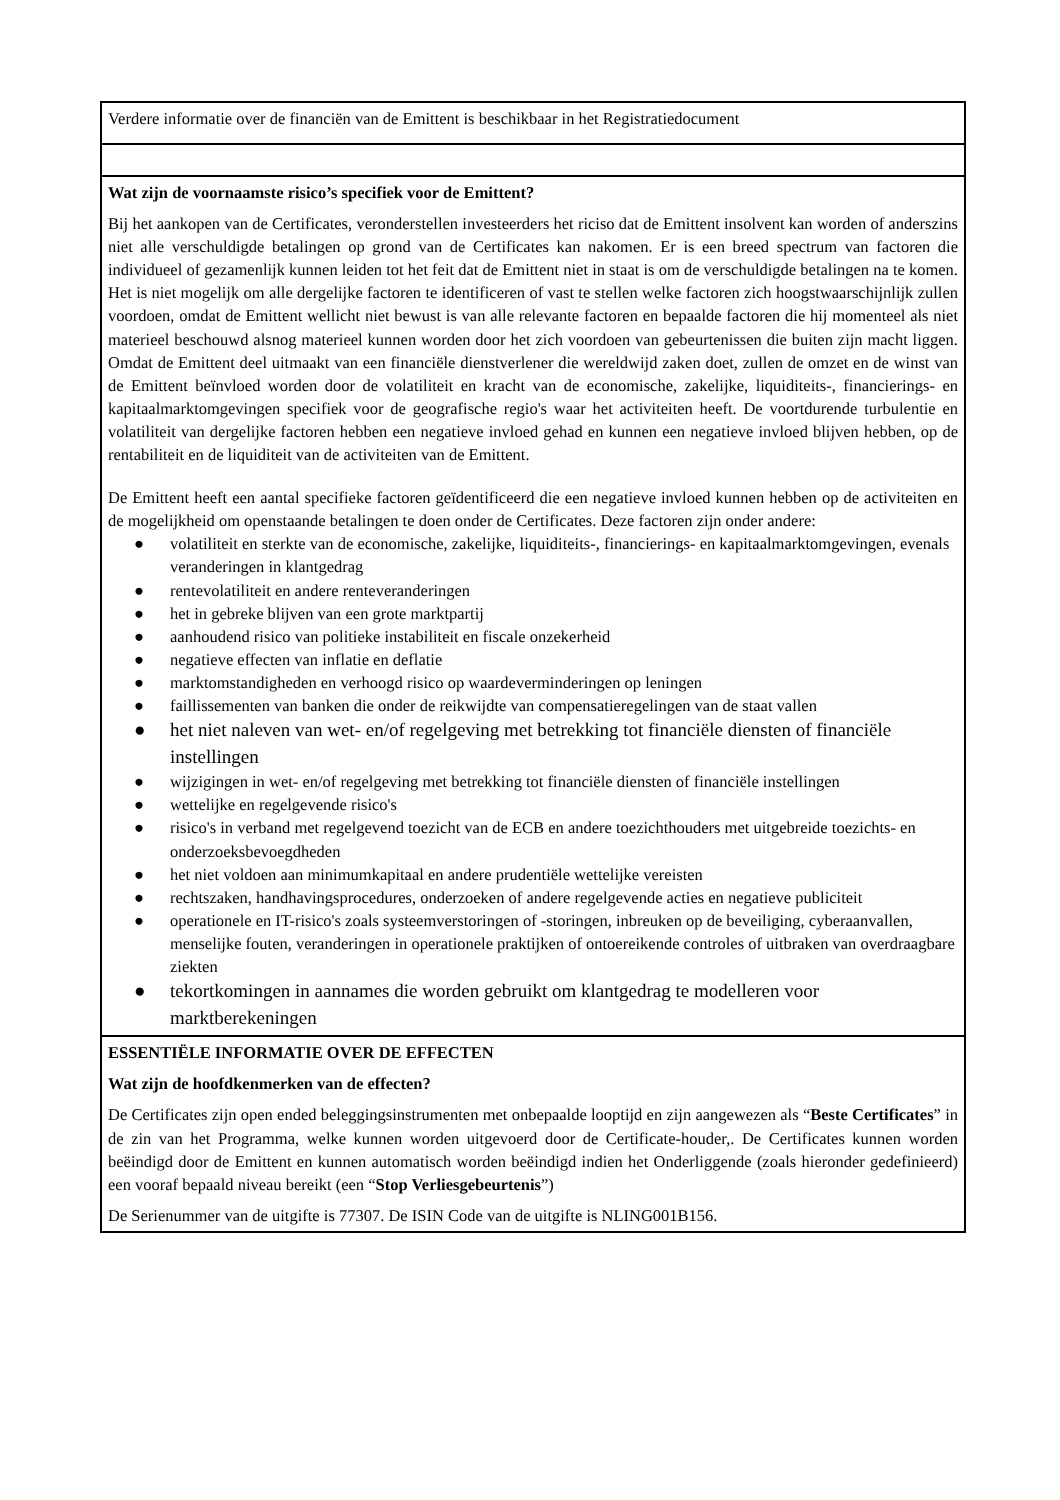| Verdere informatie over de financiën van de Emittent is beschikbaar in het Registratiedocument |
| Wat zijn de voornaamste risico’s specifiek voor de Emittent? Bij het aankopen van de Certificates, veronderstellen investeerders het riciso dat de Emittent insolvent kan worden of anderszins niet alle verschuldigde betalingen op grond van de Certificates kan nakomen. Er is een breed spectrum van factoren die individueel of gezamenlijk kunnen leiden tot het feit dat de Emittent niet in staat is om de verschuldigde betalingen na te komen. Het is niet mogelijk om alle dergelijke factoren te identificeren of vast te stellen welke factoren zich hoogstwaarschijnlijk zullen voordoen, omdat de Emittent wellicht niet bewust is van alle relevante factoren en bepaalde factoren die hij momenteel als niet materieel beschouwd alsnog materieel kunnen worden door het zich voordoen van gebeurtenissen die buiten zijn macht liggen. Omdat de Emittent deel uitmaakt van een financiële dienstverlener die wereldwijd zaken doet, zullen de omzet en de winst van de Emittent beïnvloed worden door de volatiliteit en kracht van de economische, zakelijke, liquiditeits-, financierings- en kapitaalmarktomgevingen specifiek voor de geografische regio's waar het activiteiten heeft. De voortdurende turbulentie en volatiliteit van dergelijke factoren hebben een negatieve invloed gehad en kunnen een negatieve invloed blijven hebben, op de rentabiliteit en de liquiditeit van de activiteiten van de Emittent. De Emittent heeft een aantal specifieke factoren geïdentificeerd die een negatieve invloed kunnen hebben op de activiteiten en de mogelijkheid om openstaande betalingen te doen onder de Certificates. Deze factoren zijn onder andere: ● volatiliteit en sterkte van de economische, zakelijke, liquiditeits-, financierings- en kapitaalmarktomgevingen, evenals veranderingen in klantgedrag ● rentevolatiliteit en andere renteveranderingen ● het in gebreke blijven van een grote marktpartij ● aanhoudend risico van politieke instabiliteit en fiscale onzekerheid ● negatieve effecten van inflatie en deflatie ● marktomstandigheden en verhoogd risico op waardeverminderingen op leningen ● faillissementen van banken die onder de reikwijdte van compensatieregelingen van de staat vallen ● het niet naleven van wet- en/of regelgeving met betrekking tot financiële diensten of financiële instellingen ● wijzigingen in wet- en/of regelgeving met betrekking tot financiële diensten of financiële instellingen ● wettelijke en regelgevende risico's ● risico's in verband met regelgevend toezicht van de ECB en andere toezichthouders met uitgebreide toezichts- en onderzoeksbevoegdheden ● het niet voldoen aan minimumkapitaal en andere prudentiële wettelijke vereisten ● rechtszaken, handhavingsprocedures, onderzoeken of andere regelgevende acties en negatieve publiciteit ● operationele en IT-risico's zoals systeemverstoringen of -storingen, inbreuken op de beveiliging, cyberaanvallen, menselijke fouten, veranderingen in operationele praktijken of ontoereikende controles of uitbraken van overdraagbare ziekten ● tekortkomingen in aannames die worden gebruikt om klantgedrag te modelleren voor marktberekeningen |
| ESSENTIËLE INFORMATIE OVER DE EFFECTEN Wat zijn de hoofdkenmerken van de effecten? De Certificates zijn open ended beleggingsinstrumenten met onbepaalde looptijd en zijn aangewezen als “ Beste Certificates ” in de zin van het Programma, welke kunnen worden uitgevoerd door de Certificate-houder,. De Certificates kunnen worden beëindigd door de Emittent en kunnen automatisch worden beëindigd indien het Onderliggende (zoals hieronder gedefinieerd) een vooraf bepaald niveau bereikt (een “ Stop Verliesgebeurtenis ”) De Serienummer van de uitgifte is 77307. De ISIN Code van de uitgifte is NLING001B156. |